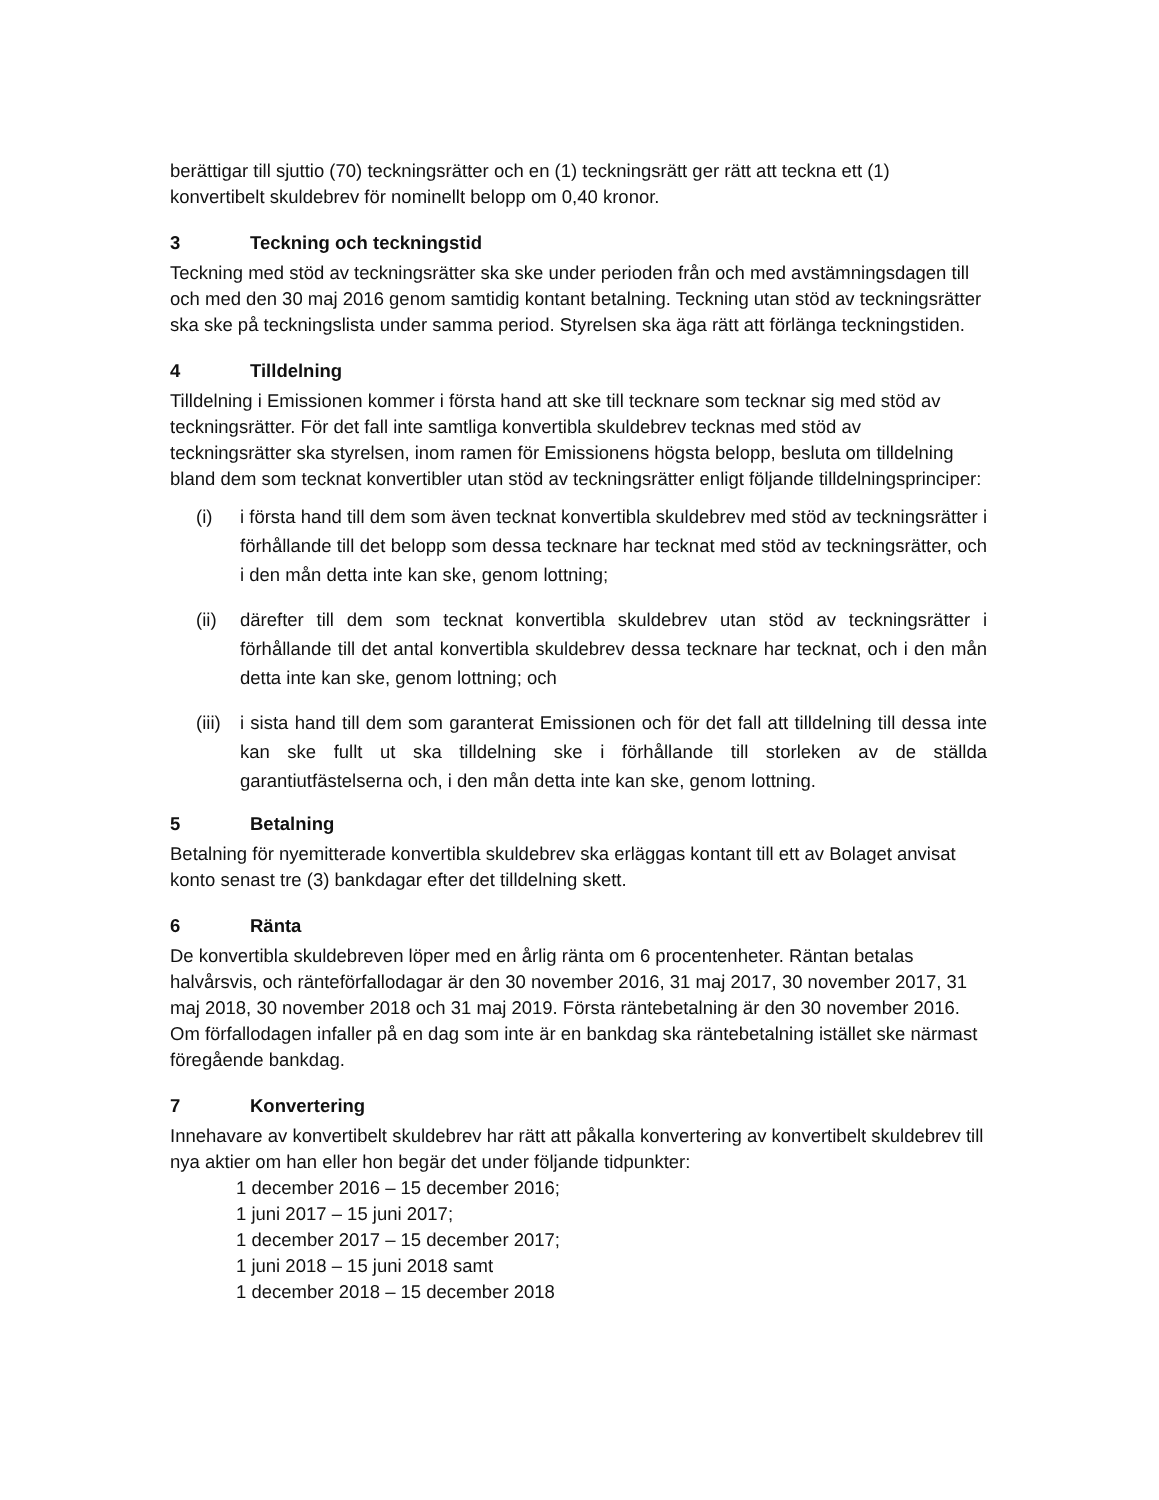berättigar till sjuttio (70) teckningsrätter och en (1) teckningsrätt ger rätt att teckna ett (1) konvertibelt skuldebrev för nominellt belopp om 0,40 kronor.
3 Teckning och teckningstid
Teckning med stöd av teckningsrätter ska ske under perioden från och med avstämningsdagen till och med den 30 maj 2016 genom samtidig kontant betalning. Teckning utan stöd av teckningsrätter ska ske på teckningslista under samma period. Styrelsen ska äga rätt att förlänga teckningstiden.
4 Tilldelning
Tilldelning i Emissionen kommer i första hand att ske till tecknare som tecknar sig med stöd av teckningsrätter. För det fall inte samtliga konvertibla skuldebrev tecknas med stöd av teckningsrätter ska styrelsen, inom ramen för Emissionens högsta belopp, besluta om tilldelning bland dem som tecknat konvertibler utan stöd av teckningsrätter enligt följande tilldelningsprinciper:
(i) i första hand till dem som även tecknat konvertibla skuldebrev med stöd av teckningsrätter i förhållande till det belopp som dessa tecknare har tecknat med stöd av teckningsrätter, och i den mån detta inte kan ske, genom lottning;
(ii) därefter till dem som tecknat konvertibla skuldebrev utan stöd av teckningsrätter i förhållande till det antal konvertibla skuldebrev dessa tecknare har tecknat, och i den mån detta inte kan ske, genom lottning; och
(iii) i sista hand till dem som garanterat Emissionen och för det fall att tilldelning till dessa inte kan ske fullt ut ska tilldelning ske i förhållande till storleken av de ställda garantiutfästelserna och, i den mån detta inte kan ske, genom lottning.
5 Betalning
Betalning för nyemitterade konvertibla skuldebrev ska erläggas kontant till ett av Bolaget anvisat konto senast tre (3) bankdagar efter det tilldelning skett.
6 Ränta
De konvertibla skuldebreven löper med en årlig ränta om 6 procentenheter. Räntan betalas halvårsvis, och ränteförfallodagar är den 30 november 2016, 31 maj 2017, 30 november 2017, 31 maj 2018, 30 november 2018 och 31 maj 2019. Första räntebetalning är den 30 november 2016. Om förfallodagen infaller på en dag som inte är en bankdag ska räntebetalning istället ske närmast föregående bankdag.
7 Konvertering
Innehavare av konvertibelt skuldebrev har rätt att påkalla konvertering av konvertibelt skuldebrev till nya aktier om han eller hon begär det under följande tidpunkter:
1 december 2016 – 15 december 2016;
1 juni 2017 – 15 juni 2017;
1 december 2017 – 15 december 2017;
1 juni 2018 – 15 juni 2018 samt
1 december 2018 – 15 december 2018